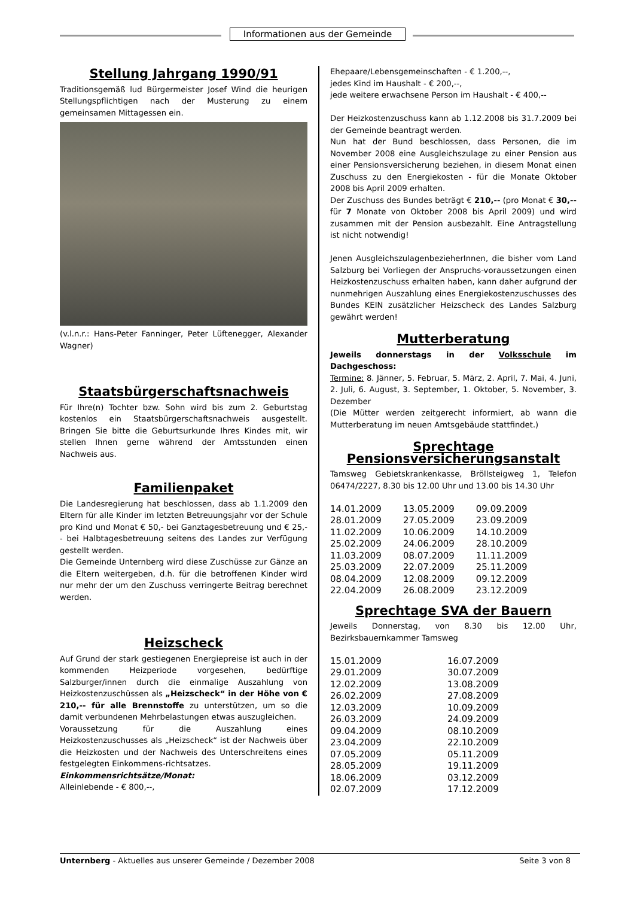Informationen aus der Gemeinde
Stellung Jahrgang 1990/91
Traditionsgemäß lud Bürgermeister Josef Wind die heurigen Stellungspflichtigen nach der Musterung zu einem gemeinsamen Mittagessen ein.
(v.l.n.r.: Hans-Peter Fanninger, Peter Lüftenegger, Alexander Wagner)
Staatsbürgerschaftsnachweis
Für Ihre(n) Tochter bzw. Sohn wird bis zum 2. Geburtstag kostenlos ein Staatsbürgerschaftsnachweis ausgestellt. Bringen Sie bitte die Geburtsurkunde Ihres Kindes mit, wir stellen Ihnen gerne während der Amtsstunden einen Nachweis aus.
Familienpaket
Die Landesregierung hat beschlossen, dass ab 1.1.2009 den Eltern für alle Kinder im letzten Betreuungsjahr vor der Schule pro Kind und Monat € 50,- bei Ganztagesbetreuung und € 25,-- bei Halbtagesbetreuung seitens des Landes zur Verfügung gestellt werden.
Die Gemeinde Unternberg wird diese Zuschüsse zur Gänze an die Eltern weitergeben, d.h. für die betroffenen Kinder wird nur mehr der um den Zuschuss verringerte Beitrag berechnet werden.
Heizscheck
Auf Grund der stark gestiegenen Energiepreise ist auch in der kommenden Heizperiode vorgesehen, bedürftige Salzburger/innen durch die einmalige Auszahlung von Heizkostenzuschüssen als „Heizscheck“ in der Höhe von € 210,-- für alle Brennstoffe zu unterstützen, um so die damit verbundenen Mehrbelastungen etwas auszugleichen.
Voraussetzung für die Auszahlung eines Heizkostenzuschusses als „Heizscheck“ ist der Nachweis über die Heizkosten und der Nachweis des Unterschreitens eines festgelegten Einkommens-richtsatzes.
Einkommensrichtsätze/Monat:
Alleinlebende - € 800,--,
Ehepaare/Lebensgemeinschaften - € 1.200,--,
jedes Kind im Haushalt - € 200,--,
jede weitere erwachsene Person im Haushalt - € 400,--
Der Heizkostenzuschuss kann ab 1.12.2008 bis 31.7.2009 bei der Gemeinde beantragt werden.
Nun hat der Bund beschlossen, dass Personen, die im November 2008 eine Ausgleichszulage zu einer Pension aus einer Pensionsversicherung beziehen, in diesem Monat einen Zuschuss zu den Energiekosten - für die Monate Oktober 2008 bis April 2009 erhalten.
Der Zuschuss des Bundes beträgt € 210,-- (pro Monat € 30,-- für 7 Monate von Oktober 2008 bis April 2009) und wird zusammen mit der Pension ausbezahlt. Eine Antragstellung ist nicht notwendig!
Jenen AusgleichszulagenbezieherInnen, die bisher vom Land Salzburg bei Vorliegen der Anspruchs-voraussetzungen einen Heizkostenzuschuss erhalten haben, kann daher aufgrund der nunmehrigen Auszahlung eines Energiekostenzuschusses des Bundes KEIN zusätzlicher Heizscheck des Landes Salzburg gewährt werden!
Mutterberatung
Jeweils donnerstags in der Volksschule im Dachgeschoss:
Termine: 8. Jänner, 5. Februar, 5. März, 2. April, 7. Mai, 4. Juni, 2. Juli, 6. August, 3. September, 1. Oktober, 5. November, 3. Dezember
(Die Mütter werden zeitgerecht informiert, ab wann die Mutterberatung im neuen Amtsgebäude stattfindet.)
Sprechtage
Pensionsversicherungsanstalt
Tamsweg Gebietskrankenkasse, Bröllsteigweg 1, Telefon 06474/2227, 8.30 bis 12.00 Uhr und 13.00 bis 14.30 Uhr
| 14.01.2009 | 13.05.2009 | 09.09.2009 |
| 28.01.2009 | 27.05.2009 | 23.09.2009 |
| 11.02.2009 | 10.06.2009 | 14.10.2009 |
| 25.02.2009 | 24.06.2009 | 28.10.2009 |
| 11.03.2009 | 08.07.2009 | 11.11.2009 |
| 25.03.2009 | 22.07.2009 | 25.11.2009 |
| 08.04.2009 | 12.08.2009 | 09.12.2009 |
| 22.04.2009 | 26.08.2009 | 23.12.2009 |
Sprechtage SVA der Bauern
Jeweils Donnerstag, von 8.30 bis 12.00 Uhr, Bezirksbauernkammer Tamsweg
| 15.01.2009 | 16.07.2009 |
| 29.01.2009 | 30.07.2009 |
| 12.02.2009 | 13.08.2009 |
| 26.02.2009 | 27.08.2009 |
| 12.03.2009 | 10.09.2009 |
| 26.03.2009 | 24.09.2009 |
| 09.04.2009 | 08.10.2009 |
| 23.04.2009 | 22.10.2009 |
| 07.05.2009 | 05.11.2009 |
| 28.05.2009 | 19.11.2009 |
| 18.06.2009 | 03.12.2009 |
| 02.07.2009 | 17.12.2009 |
Unternberg - Aktuelles aus unserer Gemeinde / Dezember 2008 Seite 3 von 8